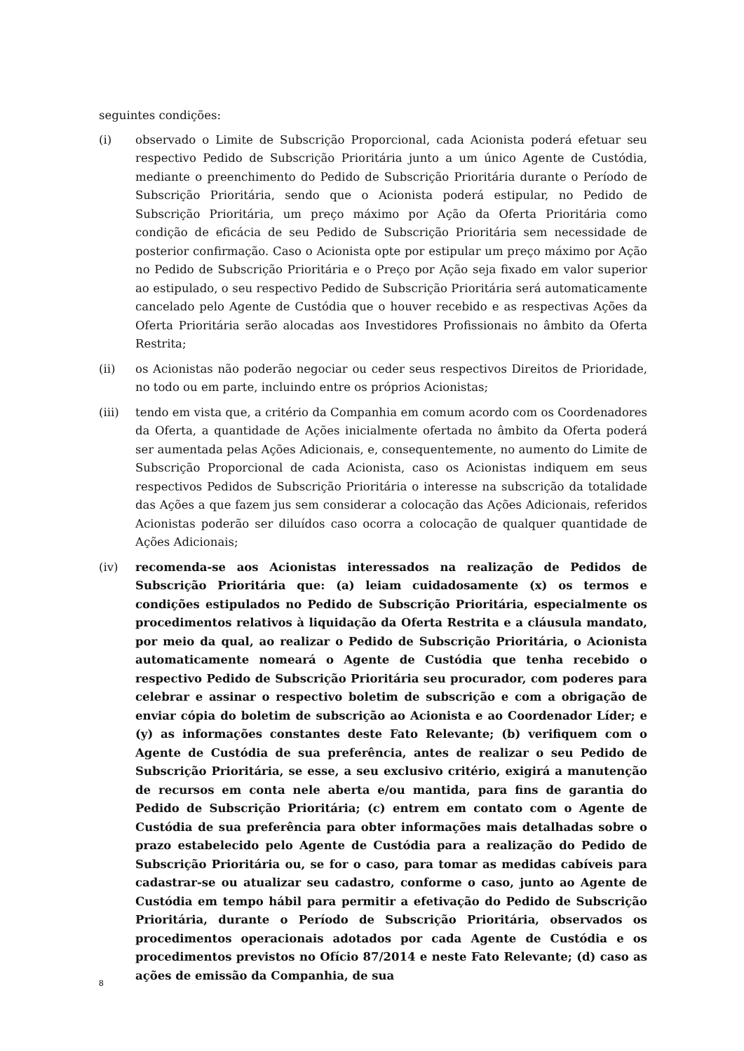seguintes condições:
(i) observado o Limite de Subscrição Proporcional, cada Acionista poderá efetuar seu respectivo Pedido de Subscrição Prioritária junto a um único Agente de Custódia, mediante o preenchimento do Pedido de Subscrição Prioritária durante o Período de Subscrição Prioritária, sendo que o Acionista poderá estipular, no Pedido de Subscrição Prioritária, um preço máximo por Ação da Oferta Prioritária como condição de eficácia de seu Pedido de Subscrição Prioritária sem necessidade de posterior confirmação. Caso o Acionista opte por estipular um preço máximo por Ação no Pedido de Subscrição Prioritária e o Preço por Ação seja fixado em valor superior ao estipulado, o seu respectivo Pedido de Subscrição Prioritária será automaticamente cancelado pelo Agente de Custódia que o houver recebido e as respectivas Ações da Oferta Prioritária serão alocadas aos Investidores Profissionais no âmbito da Oferta Restrita;
(ii) os Acionistas não poderão negociar ou ceder seus respectivos Direitos de Prioridade, no todo ou em parte, incluindo entre os próprios Acionistas;
(iii) tendo em vista que, a critério da Companhia em comum acordo com os Coordenadores da Oferta, a quantidade de Ações inicialmente ofertada no âmbito da Oferta poderá ser aumentada pelas Ações Adicionais, e, consequentemente, no aumento do Limite de Subscrição Proporcional de cada Acionista, caso os Acionistas indiquem em seus respectivos Pedidos de Subscrição Prioritária o interesse na subscrição da totalidade das Ações a que fazem jus sem considerar a colocação das Ações Adicionais, referidos Acionistas poderão ser diluídos caso ocorra a colocação de qualquer quantidade de Ações Adicionais;
(iv) recomenda-se aos Acionistas interessados na realização de Pedidos de Subscrição Prioritária que: (a) leiam cuidadosamente (x) os termos e condições estipulados no Pedido de Subscrição Prioritária, especialmente os procedimentos relativos à liquidação da Oferta Restrita e a cláusula mandato, por meio da qual, ao realizar o Pedido de Subscrição Prioritária, o Acionista automaticamente nomeará o Agente de Custódia que tenha recebido o respectivo Pedido de Subscrição Prioritária seu procurador, com poderes para celebrar e assinar o respectivo boletim de subscrição e com a obrigação de enviar cópia do boletim de subscrição ao Acionista e ao Coordenador Líder; e (y) as informações constantes deste Fato Relevante; (b) verifiquem com o Agente de Custódia de sua preferência, antes de realizar o seu Pedido de Subscrição Prioritária, se esse, a seu exclusivo critério, exigirá a manutenção de recursos em conta nele aberta e/ou mantida, para fins de garantia do Pedido de Subscrição Prioritária; (c) entrem em contato com o Agente de Custódia de sua preferência para obter informações mais detalhadas sobre o prazo estabelecido pelo Agente de Custódia para a realização do Pedido de Subscrição Prioritária ou, se for o caso, para tomar as medidas cabíveis para cadastrar-se ou atualizar seu cadastro, conforme o caso, junto ao Agente de Custódia em tempo hábil para permitir a efetivação do Pedido de Subscrição Prioritária, durante o Período de Subscrição Prioritária, observados os procedimentos operacionais adotados por cada Agente de Custódia e os procedimentos previstos no Ofício 87/2014 e neste Fato Relevante; (d) caso as ações de emissão da Companhia, de sua
8